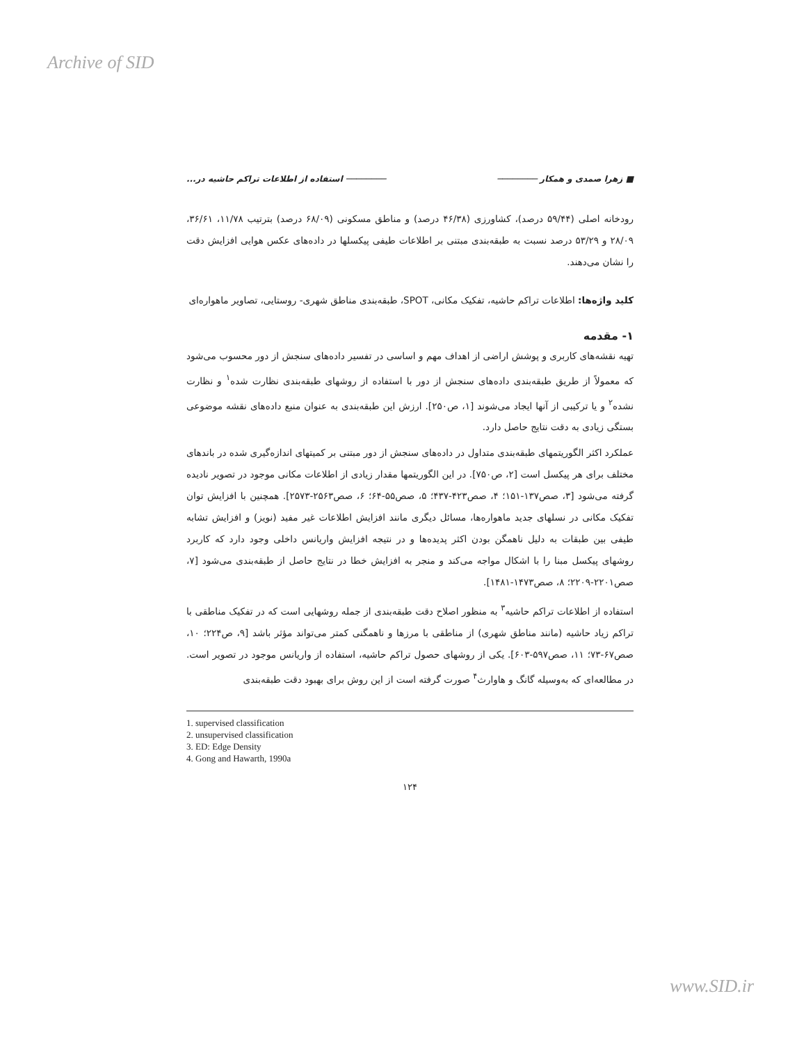Archive of SID
■ زهرا صمدی و همکار ──────── ──────── استفاده از اطلاعات تراکم حاشیه در...
رودخانه اصلی (۵۹/۴۴ درصد)، کشاورزی (۴۶/۳۸ درصد) و مناطق مسکونی (۶۸/۰۹ درصد) بترتیب ۱۱/۷۸، ۳۶/۶۱، ۲۸/۰۹ و ۵۳/۲۹ درصد نسبت به طبقه‌بندی مبتنی بر اطلاعات طیفی پیکسلها در داده‌های عکس هوایی افزایش دقت را نشان می‌دهند.
کلید واژه‌ها: اطلاعات تراکم حاشیه، تفکیک مکانی، SPOT، طبقه‌بندی مناطق شهری- روستایی، تصاویر ماهواره‌ای
۱- مقدمه
تهیه نقشه‌های کاربری و پوشش اراضی از اهداف مهم و اساسی در تفسیر داده‌های سنجش از دور محسوب می‌شود که معمولاً از طریق طبقه‌بندی داده‌های سنجش از دور با استفاده از روشهای طبقه‌بندی نظارت شده<sup>۱</sup> و نظارت نشده<sup>۲</sup> و یا ترکیبی از آنها ایجاد می‌شوند [۱، ص۲۵۰]. ارزش این طبقه‌بندی به عنوان منبع داده‌های نقشه موضوعی بستگی زیادی به دقت نتایج حاصل دارد.
عملکرد اکثر الگوریتمهای طبقه‌بندی متداول در داده‌های سنجش از دور مبتنی بر کمیتهای اندازه‌گیری شده در باندهای مختلف برای هر پیکسل است [۲، ص۷۵۰]. در این الگوریتمها مقدار زیادی از اطلاعات مکانی موجود در تصویر نادیده گرفته می‌شود [۳، صص۱۳۷-۱۵۱؛ ۴، صص۴۲۳-۴۳۷؛ ۵، صص۵۵-۶۴؛ ۶، صص۲۵۶۳-۲۵۷۳]. همچنین با افزایش توان تفکیک مکانی در نسلهای جدید ماهواره‌ها، مسائل دیگری مانند افزایش اطلاعات غیر مفید (نویز) و افزایش تشابه طیفی بین طبقات به دلیل ناهمگن بودن اکثر پدیده‌ها و در نتیجه افزایش واریانس داخلی وجود دارد که کاربرد روشهای پیکسل مبنا را با اشکال مواجه می‌کند و منجر به افزایش خطا در نتایج حاصل از طبقه‌بندی می‌شود [۷، صص۲۲۰۱-۲۲۰۹؛ ۸، صص۱۴۷۳-۱۴۸۱].
استفاده از اطلاعات تراکم حاشیه<sup>۳</sup> به منظور اصلاح دقت طبقه‌بندی از جمله روشهایی است که در تفکیک مناطقی با تراکم زیاد حاشیه (مانند مناطق شهری) از مناطقی با مرزها و ناهمگنی کمتر می‌تواند مؤثر باشد [۹، ص۲۲۴؛ ۱۰، صص۶۷-۷۳؛ ۱۱، صص۵۹۷-۶۰۳]. یکی از روشهای حصول تراکم حاشیه، استفاده از واریانس موجود در تصویر است. در مطالعه‌ای که به‌وسیله گانگ و هاوارث<sup>۴</sup> صورت گرفته است از این روش برای بهبود دقت طبقه‌بندی
1. supervised classification
2. unsupervised classification
3. ED: Edge Density
4. Gong and Hawarth, 1990a
۱۲۴
www.SID.ir